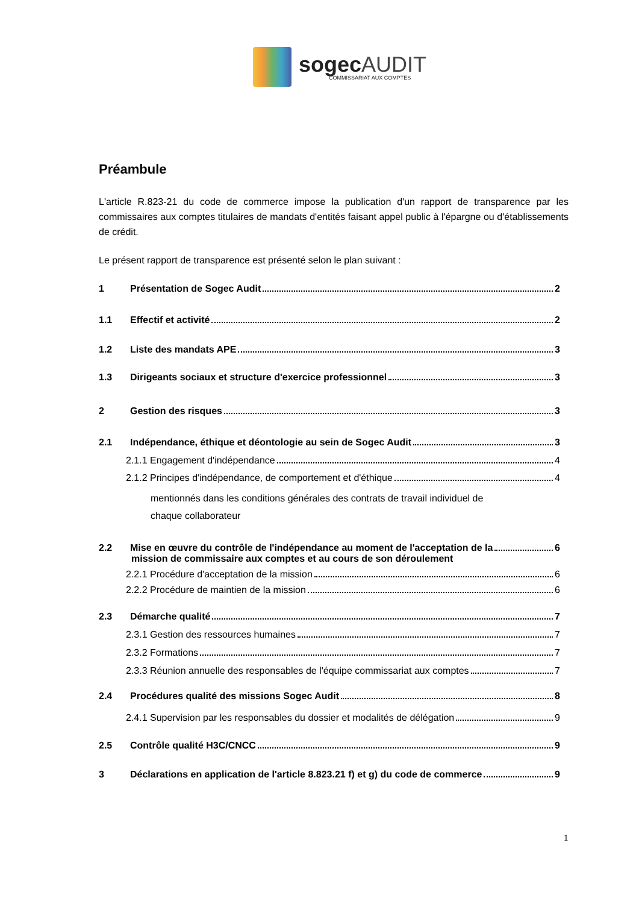sogecAUDIT
COMMISSARIAT AUX COMPTES
Préambule
L'article R.823-21 du code de commerce impose la publication d'un rapport de transparence par les commissaires aux comptes titulaires de mandats d'entités faisant appel public à l'épargne ou d'établissements de crédit.
Le présent rapport de transparence est présenté selon le plan suivant :
1 Présentation de Sogec Audit 2
1.1 Effectif et activité 2
1.2 Liste des mandats APE 3
1.3 Dirigeants sociaux et structure d'exercice professionnel 3
2 Gestion des risques 3
2.1 Indépendance, éthique et déontologie au sein de Sogec Audit 3
2.1.1 Engagement d'indépendance 4
2.1.2 Principes d'indépendance, de comportement et d'éthique 4
mentionnés dans les conditions générales des contrats de travail individuel de
chaque collaborateur
2.2 Mise en œuvre du contrôle de l'indépendance au moment de l'acceptation de la 6
mission de commissaire aux comptes et au cours de son déroulement
2.2.1 Procédure d'acceptation de la mission 6
2.2.2 Procédure de maintien de la mission 6
2.3 Démarche qualité 7
2.3.1 Gestion des ressources humaines 7
2.3.2 Formations 7
2.3.3 Réunion annuelle des responsables de l'équipe commissariat aux comptes 7
2.4 Procédures qualité des missions Sogec Audit 8
2.4.1 Supervision par les responsables du dossier et modalités de délégation 9
2.5 Contrôle qualité H3C/CNCC 9
3 Déclarations en application de l'article 8.823.21 f) et g) du code de commerce 9
1